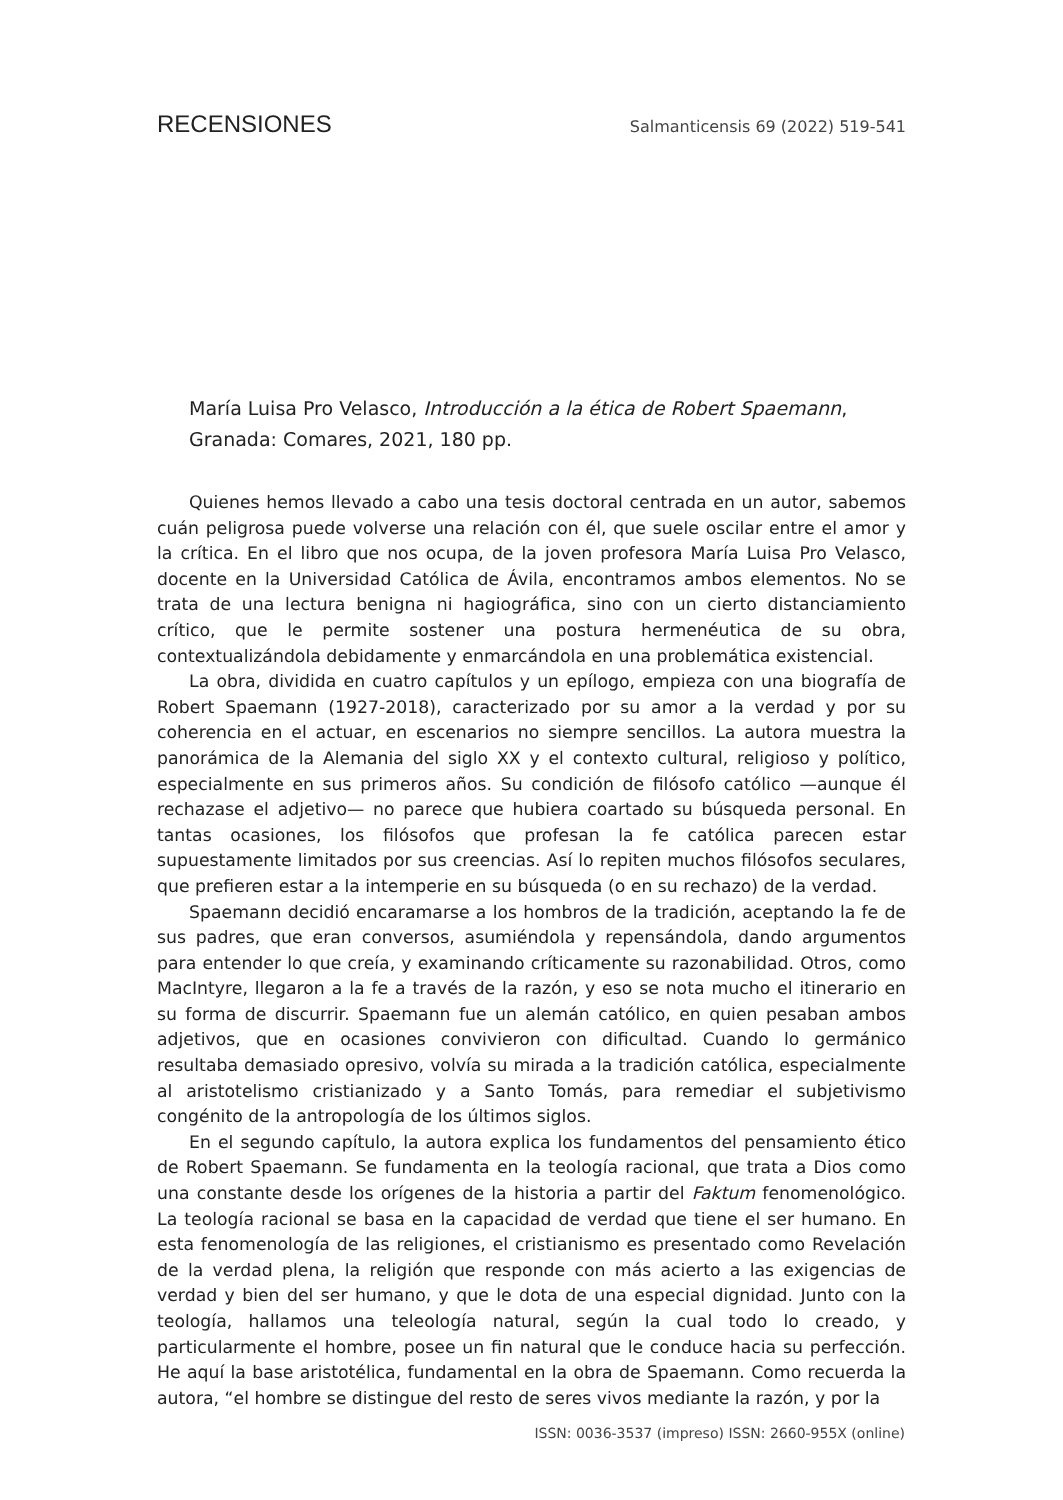RECENSIONES Salmanticensis 69 (2022) 519-541
María Luisa Pro Velasco, Introducción a la ética de Robert Spaemann, Granada: Comares, 2021, 180 pp.
Quienes hemos llevado a cabo una tesis doctoral centrada en un autor, sabemos cuán peligrosa puede volverse una relación con él, que suele oscilar entre el amor y la crítica. En el libro que nos ocupa, de la joven profesora María Luisa Pro Velasco, docente en la Universidad Católica de Ávila, encontramos ambos elementos. No se trata de una lectura benigna ni hagiográfica, sino con un cierto distanciamiento crítico, que le permite sostener una postura hermenéutica de su obra, contextualizándola debidamente y enmarcándola en una problemática existencial.
La obra, dividida en cuatro capítulos y un epílogo, empieza con una biografía de Robert Spaemann (1927-2018), caracterizado por su amor a la verdad y por su coherencia en el actuar, en escenarios no siempre sencillos. La autora muestra la panorámica de la Alemania del siglo XX y el contexto cultural, religioso y político, especialmente en sus primeros años. Su condición de filósofo católico —aunque él rechazase el adjetivo— no parece que hubiera coartado su búsqueda personal. En tantas ocasiones, los filósofos que profesan la fe católica parecen estar supuestamente limitados por sus creencias. Así lo repiten muchos filósofos seculares, que prefieren estar a la intemperie en su búsqueda (o en su rechazo) de la verdad.
Spaemann decidió encaramarse a los hombros de la tradición, aceptando la fe de sus padres, que eran conversos, asumiéndola y repensándola, dando argumentos para entender lo que creía, y examinando críticamente su razonabilidad. Otros, como MacIntyre, llegaron a la fe a través de la razón, y eso se nota mucho el itinerario en su forma de discurrir. Spaemann fue un alemán católico, en quien pesaban ambos adjetivos, que en ocasiones convivieron con dificultad. Cuando lo germánico resultaba demasiado opresivo, volvía su mirada a la tradición católica, especialmente al aristotelismo cristianizado y a Santo Tomás, para remediar el subjetivismo congénito de la antropología de los últimos siglos.
En el segundo capítulo, la autora explica los fundamentos del pensamiento ético de Robert Spaemann. Se fundamenta en la teología racional, que trata a Dios como una constante desde los orígenes de la historia a partir del Faktum fenomenológico. La teología racional se basa en la capacidad de verdad que tiene el ser humano. En esta fenomenología de las religiones, el cristianismo es presentado como Revelación de la verdad plena, la religión que responde con más acierto a las exigencias de verdad y bien del ser humano, y que le dota de una especial dignidad. Junto con la teología, hallamos una teleología natural, según la cual todo lo creado, y particularmente el hombre, posee un fin natural que le conduce hacia su perfección. He aquí la base aristotélica, fundamental en la obra de Spaemann. Como recuerda la autora, “el hombre se distingue del resto de seres vivos mediante la razón, y por la
ISSN: 0036-3537 (impreso) ISSN: 2660-955X (online)